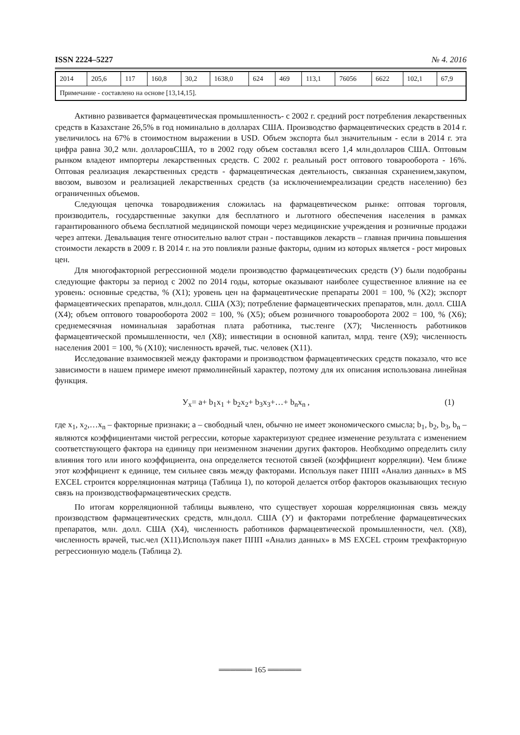ISSN 2224–5227 № 4. 2016
| 2014 | 205,6 | 117 | 160,8 | 30,2 | 1638,0 | 624 | 469 | 113,1 | 76056 | 6622 | 102,1 | 67,9 |
| Примечание - составлено на основе [13,14,15]. | | | | | | | | | | | | |
Активно развивается фармацевтическая промышленность- с 2002 г. средний рост потребления лекарственных средств в Казахстане 26,5% в год номинально в долларах США. Производство фармацевтических средств в 2014 г. увеличилось на 67% в стоимостном выражении в USD. Объем экспорта был значительным - если в 2014 г. эта цифра равна 30,2 млн. долларовСША, то в 2002 году объем составлял всего 1,4 млн.долларов США. Оптовым рынком владеют импортеры лекарственных средств. С 2002 г. реальный рост оптового товарооборота - 16%. Оптовая реализация лекарственных средств - фармацевтическая деятельность, связанная схранением,закупом, ввозом, вывозом и реализацией лекарственных средств (за исключениемреализации средств населению) без ограниченных объемов.
Следующая цепочка товародвижения сложилась на фармацевтическом рынке: оптовая торговля, производитель, государственные закупки для бесплатного и льготного обеспечения населения в рамках гарантированного объема бесплатной медицинской помощи через медицинские учреждения и розничные продажи через аптеки. Девальвация тенге относительно валют стран - поставщиков лекарств – главная причина повышения стоимости лекарств в 2009 г. В 2014 г. на это повлияли разные факторы, одним из которых является - рост мировых цен.
Для многофакторной регрессионной модели производство фармацевтических средств (У) были подобраны следующие факторы за период с 2002 по 2014 годы, которые оказывают наиболее существенное влияние на ее уровень: основные средства, % (X1); уровень цен на фармацевтические препараты 2001 = 100, % (Х2); экспорт фармацевтических препаратов, млн.долл. США (Х3); потребление фармацевтических препаратов, млн. долл. США (Х4); объем оптового товарооборота 2002 = 100, % (Х5); объем розничного товарооборота 2002 = 100, % (Х6); среднемесячная номинальная заработная плата работника, тыс.тенге (Х7); Численность работников фармацевтической промышленности, чел (Х8); инвестиции в основной капитал, млрд. тенге (Х9); численность населения 2001 = 100, % (Х10); численность врачей, тыс. человек (Х11).
Исследование взаимосвязей между факторами и производством фармацевтических средств показало, что все зависимости в нашем примере имеют прямолинейный характер, поэтому для их описания использована линейная функция.
У<sub>х</sub>= a+ b<sub>1</sub>x<sub>1</sub> + b<sub>2</sub>x<sub>2</sub>+ b<sub>3</sub>x<sub>3</sub>+…+ b<sub>n</sub>x<sub>n</sub> , (1)
где x<sub>1</sub>, x<sub>2</sub>,…x<sub>n</sub> – факторные признаки; a – свободный член, обычно не имеет экономического смысла; b<sub>1</sub>, b<sub>2</sub>, b<sub>3</sub>, b<sub>n</sub> – являются коэффициентами чистой регрессии, которые характеризуют среднее изменение результата с изменением соответствующего фактора на единицу при неизменном значении других факторов. Необходимо определить силу влияния того или иного коэффициента, она определяется теснотой связей (коэффициент корреляции). Чем ближе этот коэффициент к единице, тем сильнее связь между факторами. Используя пакет ППП «Анализ данных» в MS EXCEL строится корреляционная матрица (Таблица 1), по которой делается отбор факторов оказывающих тесную связь на производствофармацевтических средств.
По итогам корреляционной таблицы выявлено, что существует хорошая корреляционная связь между производством фармацевтических средств, млн.долл. США (У) и факторами потребление фармацевтических препаратов, млн. долл. США (Х4), численность работников фармацевтической промышленности, чел. (Х8), численность врачей, тыс.чел (Х11).Используя пакет ППП «Анализ данных» в MS EXCEL строим трехфакторную регрессионную модель (Таблица 2).
══════ 165 ══════